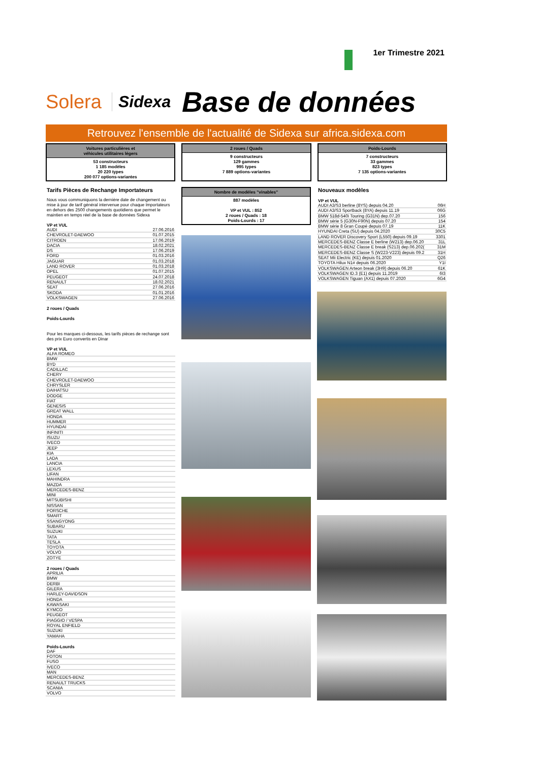1er Trimestre 2021
Solera
Sidexa
Base de données
Retrouvez l'ensemble de l'actualité de Sidexa sur africa.sidexa.com
Voitures particulières et
véhicules utilitaires légers
53 constructeurs
1 185 modèles
20 220 types
200 077 options-variantes
2 roues / Quads
9 constructeurs
129 gammes
995 types
7 889 options-variantes
Poids-Lourds
7 constructeurs
33 gammes
823 types
7 135 options-variantes
Tarifs Pièces de Rechange Importateurs
Nous vous communiquons la dernière date de changement ou mise à jour de tarif général intervenue pour chaque Importateurs en dehors des 2500 changements quotidiens que permet le maintien en temps réel de la base de données Sidexa
VP et VUL
| AUDI | 27.06.2016 |
| CHEVROLET-DAEWOO | 01.07.2015 |
| CITROEN | 17.06.2019 |
| DACIA | 18.02.2021 |
| DS | 17.06.2019 |
| FORD | 01.03.2016 |
| JAGUAR | 01.03.2018 |
| LAND ROVER | 01.03.2018 |
| OPEL | 01.07.2015 |
| PEUGEOT | 24.07.2018 |
| RENAULT | 18.02.2021 |
| SEAT | 27.06.2016 |
| SKODA | 01.01.2016 |
| VOLKSWAGEN | 27.06.2016 |
2 roues / Quads
Poids-Lourds
Pour les marques ci-dessous, les tarifs pièces de rechange sont des prix Euro convertis en Dinar
VP et VUL
| ALFA ROMEO |
| BMW |
| BYD |
| CADILLAC |
| CHERY |
| CHEVROLET-DAEWOO |
| CHRYSLER |
| DAIHATSU |
| DODGE |
| FIAT |
| GENESIS |
| GREAT WALL |
| HONDA |
| HUMMER |
| HYUNDAI |
| INFINITI |
| ISUZU |
| IVECO |
| JEEP |
| KIA |
| LADA |
| LANCIA |
| LEXUS |
| LIFAN |
| MAHINDRA |
| MAZDA |
| MERCEDES-BENZ |
| MINI |
| MITSUBISHI |
| NISSAN |
| PORSCHE |
| SMART |
| SSANGYONG |
| SUBARU |
| SUZUKI |
| TATA |
| TESLA |
| TOYOTA |
| VOLVO |
| ZOTYE |
2 roues / Quads
| APRILIA |
| BMW |
| DERBI |
| GILERA |
| HARLEY-DAVIDSON |
| HONDA |
| KAWASAKI |
| KYMCO |
| PEUGEOT |
| PIAGGIO / VESPA |
| ROYAL ENFIELD |
| SUZUKI |
| YAMAHA |
Poids-Lourds
| DAF |
| FOTON |
| FUSO |
| IVECO |
| MAN |
| MERCEDES-BENZ |
| RENAULT TRUCKS |
| SCANIA |
| VOLVO |
Nombre de modèles "vinables"
887 modèles
VP et VUL : 852
2 roues / Quads : 18
Poids-Lourds : 17
Nouveaux modèles
VP et VUL
| AUDI A3/S3 berline (8YS) depuis 04.20 | 06H |
| AUDI A3/S3 Sportback (8YA) depuis 11.19 | 06G |
| BMW 518d-540i Touring (G31N) dep.07.20 | 156 |
| BMW série 5 (G30N-F90N) depuis 07.20 | 154 |
| BMW série 8 Gran Coupé depuis 07.19 | 11K |
| HYUNDAI Creta (SU) depuis 04.2020 | 30C5 |
| LAND ROVER Discovery Sport (L550) depuis 09.19 | 3301 |
| MERCEDES-BENZ Classe E berline (W213) dep.06.20 | 31L |
| MERCEDES-BENZ Classe E break (S213) dep.06.202( | 31M |
| MERCEDES-BENZ Classe S (W223-V223) depuis 09.2 | 31H |
| SEAT Mii Electric (KE) depuis 01.2020 | Q26 |
| TOYOTA Hilux N1# depuis 06.2020 | Y1I |
| VOLKSWAGEN Arteon break (3H9) depuis 06.20 | 61K |
| VOLKSWAGEN ID.3 (E1) depuis 11.2019 | 6I3 |
| VOLKSWAGEN Tiguan (AX1) depuis 07.2020 | 6G4 |